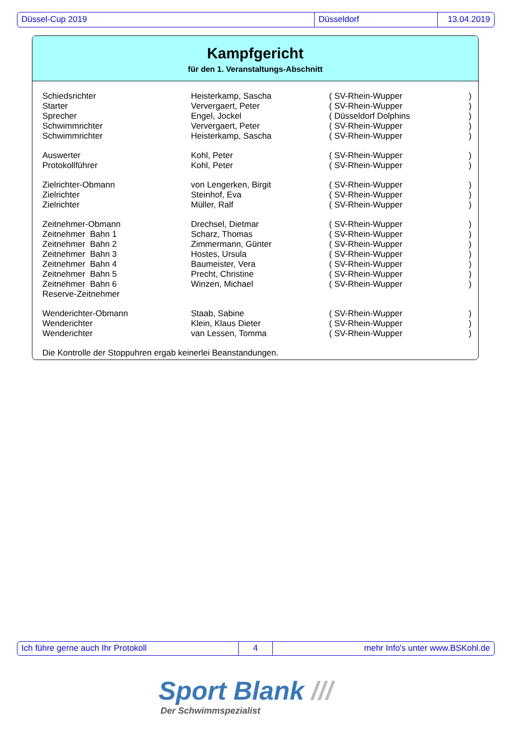Düssel-Cup 2019 Düsseldorf 13.04.2019
Kampfgericht
für den 1. Veranstaltungs-Abschnitt
| Schiedsrichter | Heisterkamp, Sascha | ( SV-Rhein-Wupper | ) |
| Starter | Ververgaert, Peter | ( SV-Rhein-Wupper | ) |
| Sprecher | Engel, Jockel | ( Düsseldorf Dolphins | ) |
| Schwimmrichter | Ververgaert, Peter | ( SV-Rhein-Wupper | ) |
| Schwimmrichter | Heisterkamp, Sascha | ( SV-Rhein-Wupper | ) |
| Auswerter | Kohl, Peter | ( SV-Rhein-Wupper | ) |
| Protokollführer | Kohl, Peter | ( SV-Rhein-Wupper | ) |
| Zielrichter-Obmann | von Lengerken, Birgit | ( SV-Rhein-Wupper | ) |
| Zielrichter | Steinhof, Eva | ( SV-Rhein-Wupper | ) |
| Zielrichter | Müller, Ralf | ( SV-Rhein-Wupper | ) |
| Zeitnehmer-Obmann | Drechsel, Dietmar | ( SV-Rhein-Wupper | ) |
| Zeitnehmer Bahn 1 | Scharz, Thomas | ( SV-Rhein-Wupper | ) |
| Zeitnehmer Bahn 2 | Zimmermann, Günter | ( SV-Rhein-Wupper | ) |
| Zeitnehmer Bahn 3 | Hostes, Ursula | ( SV-Rhein-Wupper | ) |
| Zeitnehmer Bahn 4 | Baumeister, Vera | ( SV-Rhein-Wupper | ) |
| Zeitnehmer Bahn 5 | Precht, Christine | ( SV-Rhein-Wupper | ) |
| Zeitnehmer Bahn 6 | Winzen, Michael | ( SV-Rhein-Wupper | ) |
| Reserve-Zeitnehmer | | | |
| Wenderichter-Obmann | Staab, Sabine | ( SV-Rhein-Wupper | ) |
| Wenderichter | Klein, Klaus Dieter | ( SV-Rhein-Wupper | ) |
| Wenderichter | van Lessen, Tomma | ( SV-Rhein-Wupper | ) |
| Die Kontrolle der Stoppuhren ergab keinerlei Beanstandungen. | | | |
Ich führe gerne auch Ihr Protokoll 4 mehr Info's unter www.BSKohl.de
Sport Blank ///
Der Schwimmspezialist